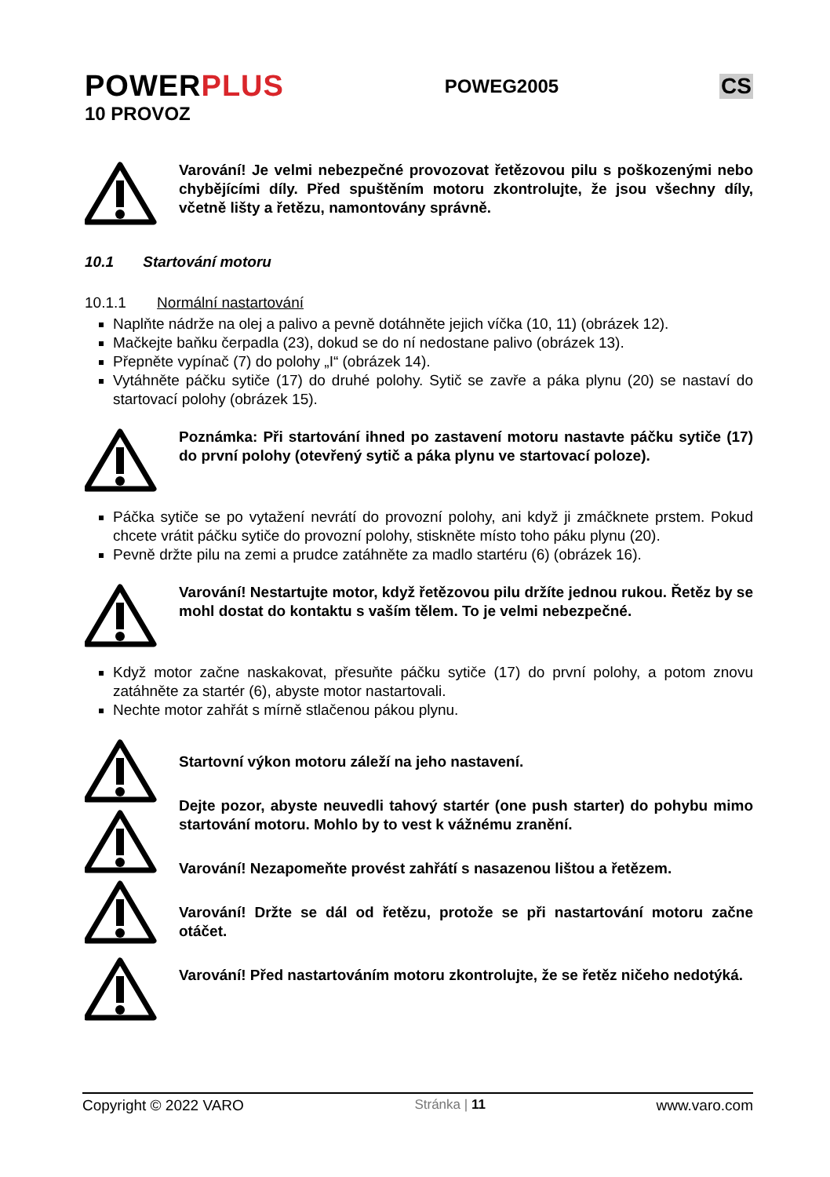POWERPLUS
POWEG2005
CS
10 PROVOZ
Varování! Je velmi nebezpečné provozovat řetězovou pilu s poškozenými nebo chybějícími díly. Před spuštěním motoru zkontrolujte, že jsou všechny díly, včetně lišty a řetězu, namontovány správně.
10.1 Startování motoru
10.1.1 Normální nastartování
Naplňte nádrže na olej a palivo a pevně dotáhněte jejich víčka (10, 11) (obrázek 12).
Mačkejte baňku čerpadla (23), dokud se do ní nedostane palivo (obrázek 13).
Přepněte vypínač (7) do polohy „I“ (obrázek 14).
Vytáhněte páčku sytiče (17) do druhé polohy. Sytič se zavře a páka plynu (20) se nastaví do startovací polohy (obrázek 15).
Poznámka: Při startování ihned po zastavení motoru nastavte páčku sytiče (17) do první polohy (otevřený sytič a páka plynu ve startovací poloze).
Páčka sytiče se po vytažení nevrátí do provozní polohy, ani když ji zmáčknete prstem. Pokud chcete vrátit páčku sytiče do provozní polohy, stiskněte místo toho páku plynu (20).
Pevně držte pilu na zemi a prudce zatáhněte za madlo startéru (6) (obrázek 16).
Varování! Nestartujte motor, když řetězovou pilu držíte jednou rukou. Řetěz by se mohl dostat do kontaktu s vaším tělem. To je velmi nebezpečné.
Když motor začne naskakovat, přesuňte páčku sytiče (17) do první polohy, a potom znovu zatáhněte za startér (6), abyste motor nastartovali.
Nechte motor zahřát s mírně stlačenou pákou plynu.
Startovní výkon motoru záleží na jeho nastavení.
Dejte pozor, abyste neuvedli tahový startér (one push starter) do pohybu mimo startování motoru. Mohlo by to vest k vážnému zranění.
Varování! Nezapomeňte provést zahřátí s nasazenou lištou a řetězem.
Varování! Držte se dál od řetězu, protože se při nastartování motoru začne otáčet.
Varování! Před nastartováním motoru zkontrolujte, že se řetěz ničeho nedotýká.
Copyright © 2022 VARO Stránka | 11 www.varo.com